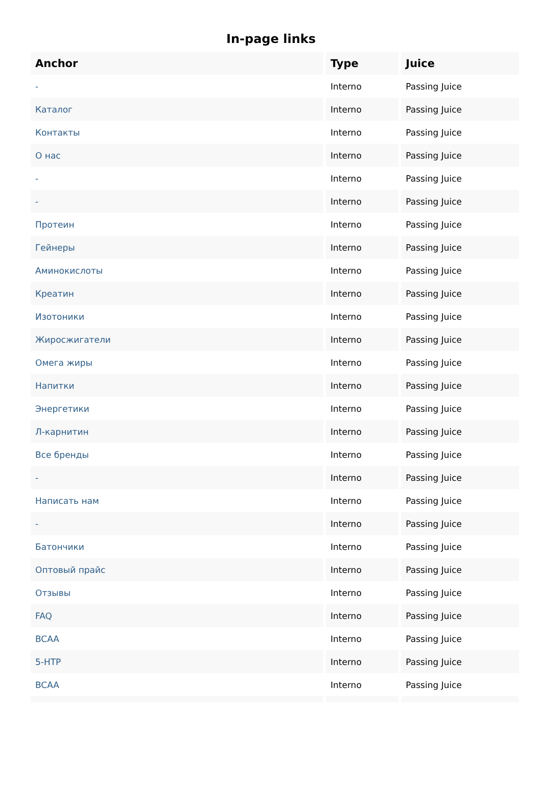In-page links
| Anchor | Type | Juice |
| --- | --- | --- |
| - | Interno | Passing Juice |
| Каталог | Interno | Passing Juice |
| Контакты | Interno | Passing Juice |
| О нас | Interno | Passing Juice |
| - | Interno | Passing Juice |
| - | Interno | Passing Juice |
| Протеин | Interno | Passing Juice |
| Гейнеры | Interno | Passing Juice |
| Аминокислоты | Interno | Passing Juice |
| Креатин | Interno | Passing Juice |
| Изотоники | Interno | Passing Juice |
| Жиросжигатели | Interno | Passing Juice |
| Омега жиры | Interno | Passing Juice |
| Напитки | Interno | Passing Juice |
| Энергетики | Interno | Passing Juice |
| Л-карнитин | Interno | Passing Juice |
| Все бренды | Interno | Passing Juice |
| - | Interno | Passing Juice |
| Написать нам | Interno | Passing Juice |
| - | Interno | Passing Juice |
| Батончики | Interno | Passing Juice |
| Оптовый прайс | Interno | Passing Juice |
| Отзывы | Interno | Passing Juice |
| FAQ | Interno | Passing Juice |
| BCAA | Interno | Passing Juice |
| 5-HTP | Interno | Passing Juice |
| BCAA | Interno | Passing Juice |